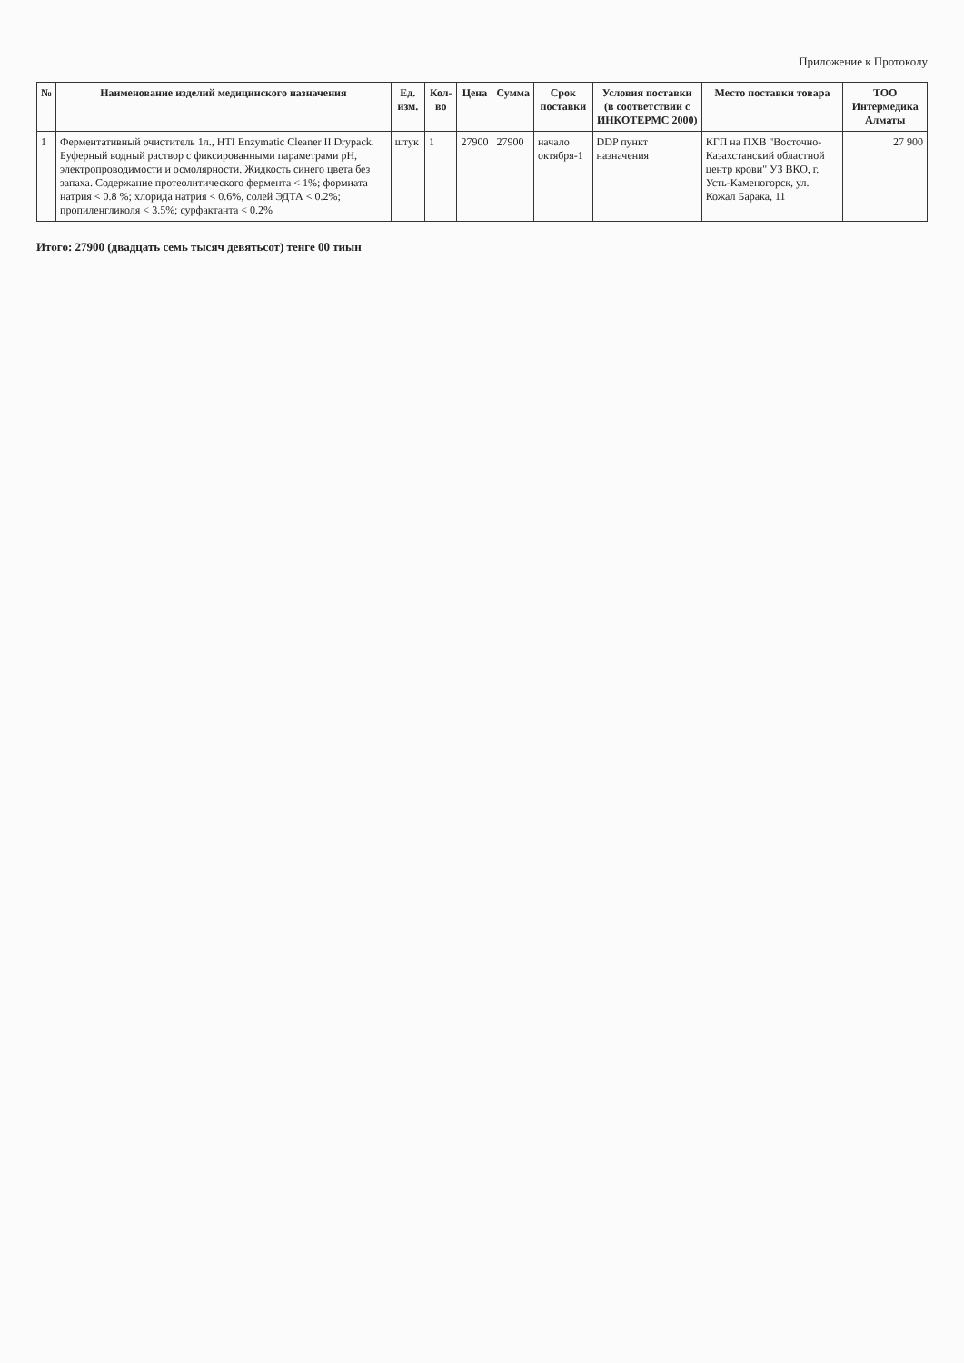Приложение к Протоколу
| № | Наименование изделий медицинского назначения | Ед. изм. | Кол-во | Цена | Сумма | Срок поставки | Условия поставки (в соответствии с ИНКОТЕРМС 2000) | Место поставки товара | ТОО Интермедика Алматы |
| --- | --- | --- | --- | --- | --- | --- | --- | --- | --- |
| 1 | Ферментативный очиститель 1л., HTI Enzymatic Cleaner II Drypack. Буферный водный раствор с фиксированными параметрами pH, электропроводимости и осмолярности. Жидкость синего цвета без запаха. Содержание протеолитического фермента < 1%; формиата натрия < 0.8 %; хлорида натрия < 0.6%, солей ЭДТА < 0.2%; пропиленгликоля < 3.5%; сурфактанта < 0.2% | штук | 1 | 27900 | 27900 | начало октября-1 | DDP пункт назначения | КГП на ПХВ "Восточно-Казахстанский областной центр крови" УЗ ВКО, г. Усть-Каменогорск, ул. Кожал Барака, 11 | 27 900 |
Итого: 27900 (двадцать семь тысяч девятьсот) тенге 00 тиын